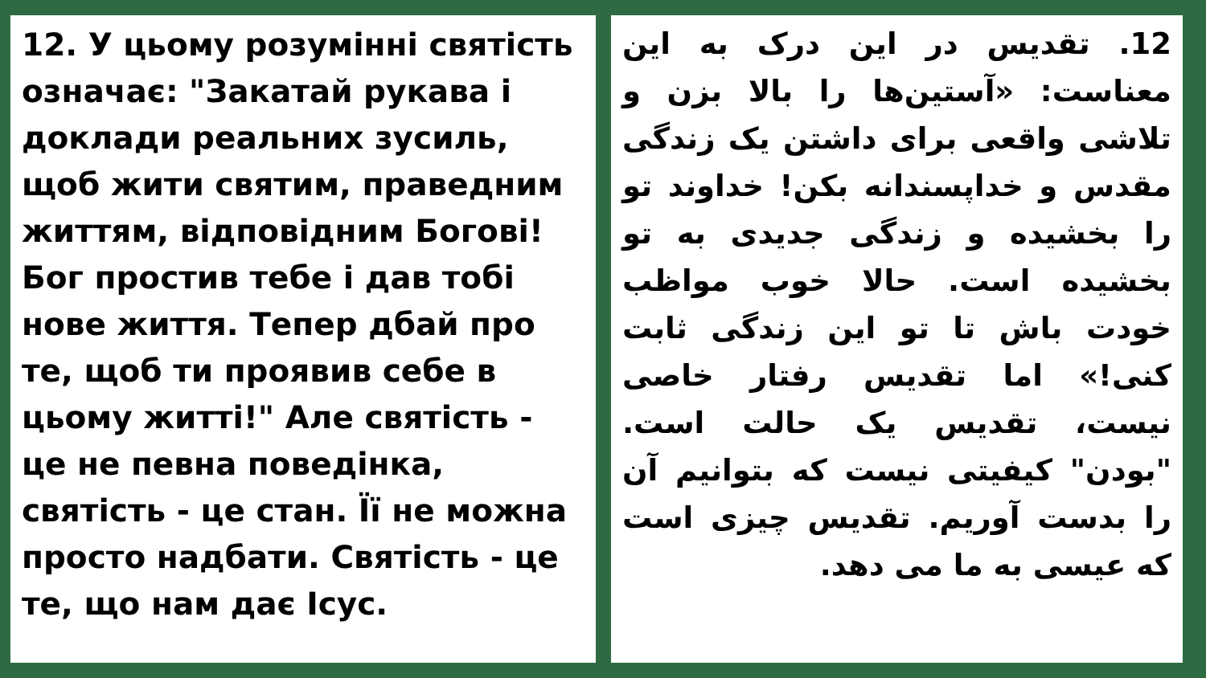12. У цьому розумінні святість означає: "Закатай рукава і доклади реальних зусиль, щоб жити святим, праведним життям, відповідним Богові! Бог простив тебе і дав тобі нове життя. Тепер дбай про те, щоб ти проявив себе в цьому житті!" Але святість - це не певна поведінка, святість - це стан. Її не можна просто надбати. Святість - це те, що нам дає Ісус.
12. تقدیس در این درک به این معناست: «آستین‌ها را بالا بزن و تلاشی واقعی برای داشتن یک زندگی مقدس و خداپسندانه بکن! خداوند تو را بخشیده و زندگی جدیدی به تو بخشیده است. حالا خوب مواظب خودت باش تا تو این زندگی ثابت کنی!» اما تقدیس رفتار خاصی نیست، تقدیس یک حالت است. "بودن" کیفیتی نیست که بتوانیم آن را بدست آوریم. تقدیس چیزی است که عیسی به ما می دهد.